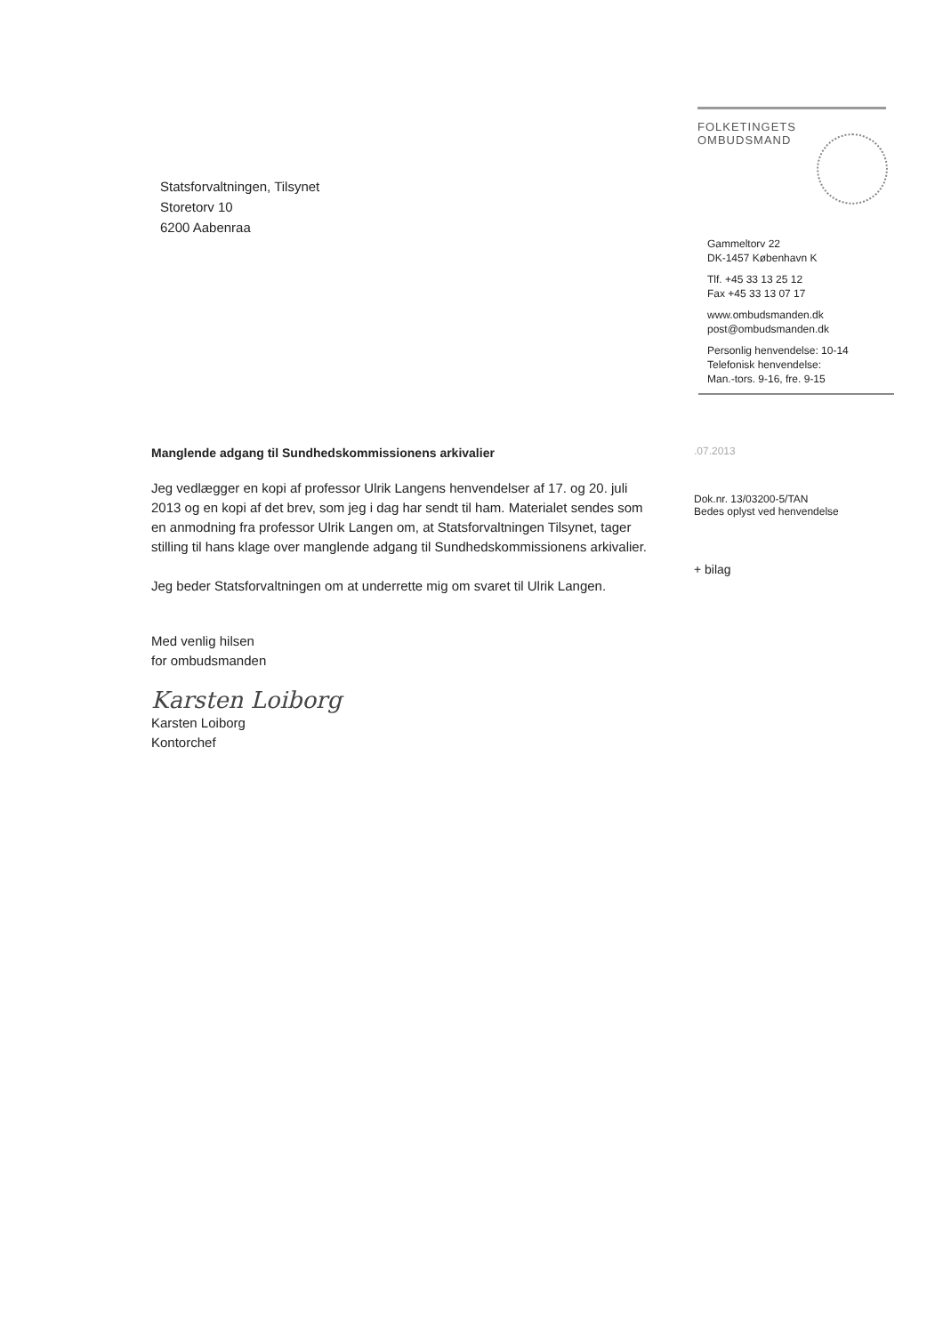FOLKETINGETS
OMBUDSMAND
Statsforvaltningen, Tilsynet
Storetorv 10
6200 Aabenraa
Gammeltorv 22
DK-1457 København K
Tlf. +45 33 13 25 12
Fax +45 33 13 07 17
www.ombudsmanden.dk
post@ombudsmanden.dk
Personlig henvendelse: 10-14
Telefonisk henvendelse:
Man.-tors. 9-16, fre. 9-15
Manglende adgang til Sundhedskommissionens arkivalier
Jeg vedlægger en kopi af professor Ulrik Langens henvendelser af 17. og 20. juli 2013 og en kopi af det brev, som jeg i dag har sendt til ham. Materialet sendes som en anmodning fra professor Ulrik Langen om, at Statsforvaltningen Tilsynet, tager stilling til hans klage over manglende adgang til Sundhedskommissionens arkivalier.
Jeg beder Statsforvaltningen om at underrette mig om svaret til Ulrik Langen.
Med venlig hilsen
for ombudsmanden
Karsten Loiborg
Karsten Loiborg
Kontorchef
.07.2013
Dok.nr. 13/03200-5/TAN
Bedes oplyst ved henvendelse
+ bilag